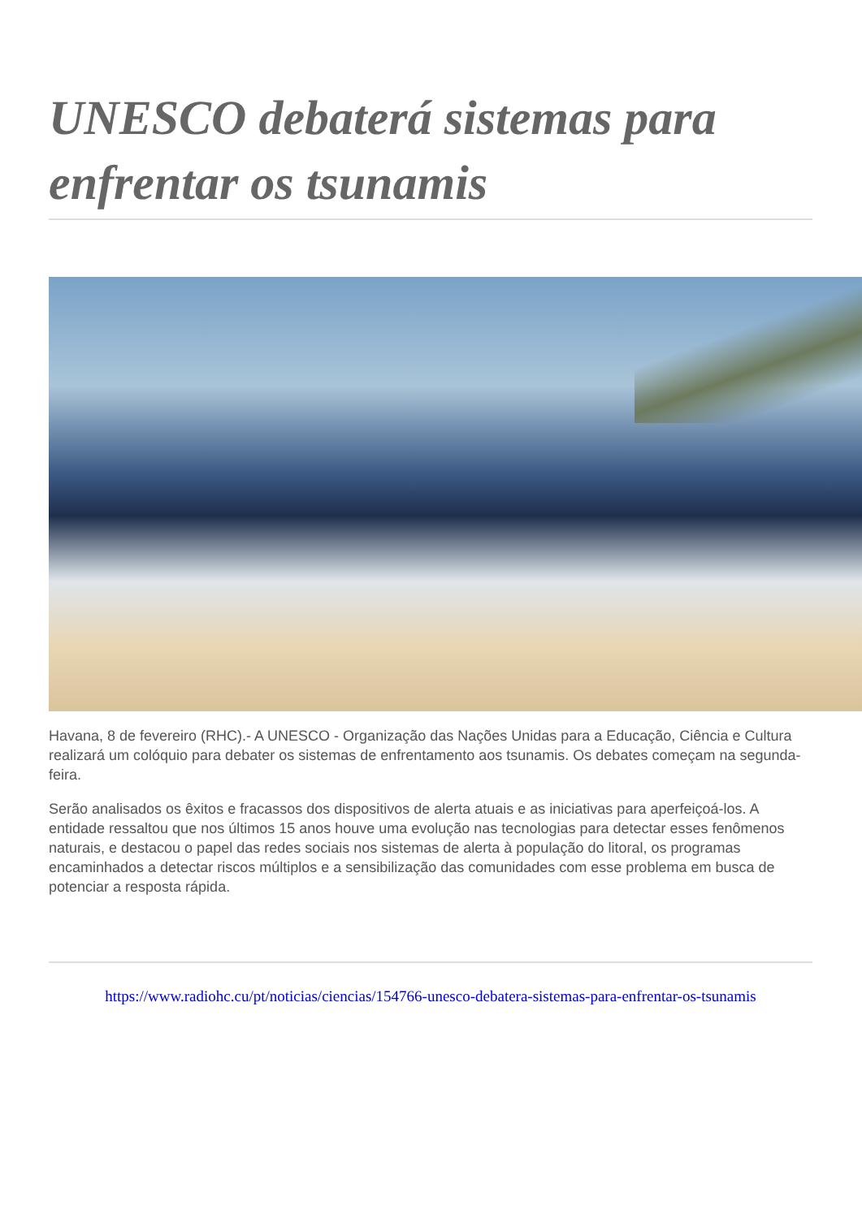UNESCO debaterá sistemas para enfrentar os tsunamis
Havana, 8 de fevereiro (RHC).- A UNESCO - Organização das Nações Unidas para a Educação, Ciência e Cultura realizará um colóquio para debater os sistemas de enfrentamento aos tsunamis. Os debates começam na segunda-feira.
Serão analisados os êxitos e fracassos dos dispositivos de alerta atuais e as iniciativas para aperfeiçoá-los. A entidade ressaltou que nos últimos 15 anos houve uma evolução nas tecnologias para detectar esses fenômenos naturais, e destacou o papel das redes sociais nos sistemas de alerta à população do litoral, os programas encaminhados a detectar riscos múltiplos e a sensibilização das comunidades com esse problema em busca de potenciar a resposta rápida.
https://www.radiohc.cu/pt/noticias/ciencias/154766-unesco-debatera-sistemas-para-enfrentar-os-tsunamis